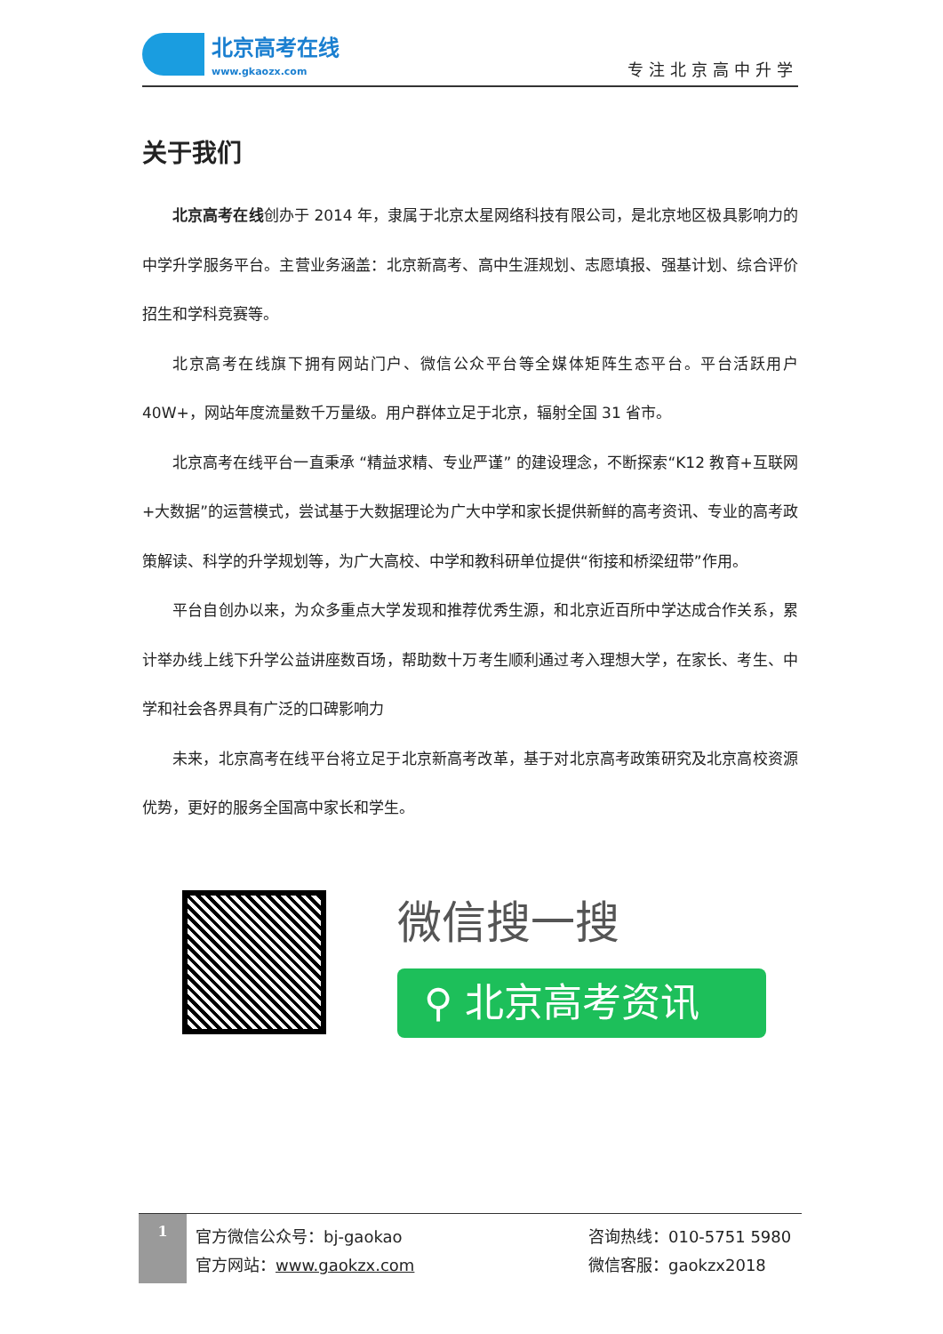北京高考在线
www.gkaozx.com
专注北京高中升学
关于我们
北京高考在线创办于 2014 年，隶属于北京太星网络科技有限公司，是北京地区极具影响力的中学升学服务平台。主营业务涵盖：北京新高考、高中生涯规划、志愿填报、强基计划、综合评价招生和学科竞赛等。
北京高考在线旗下拥有网站门户、微信公众平台等全媒体矩阵生态平台。平台活跃用户 40W+，网站年度流量数千万量级。用户群体立足于北京，辐射全国 31 省市。
北京高考在线平台一直秉承 “精益求精、专业严谨” 的建设理念，不断探索“K12 教育+互联网+大数据”的运营模式，尝试基于大数据理论为广大中学和家长提供新鲜的高考资讯、专业的高考政策解读、科学的升学规划等，为广大高校、中学和教科研单位提供“衔接和桥梁纽带”作用。
平台自创办以来，为众多重点大学发现和推荐优秀生源，和北京近百所中学达成合作关系，累计举办线上线下升学公益讲座数百场，帮助数十万考生顺利通过考入理想大学，在家长、考生、中学和社会各界具有广泛的口碑影响力
未来，北京高考在线平台将立足于北京新高考改革，基于对北京高考政策研究及北京高校资源优势，更好的服务全国高中家长和学生。
微信搜一搜
⚲ 北京高考资讯
1
官方微信公众号：bj-gaokao
官方网站：www.gaokzx.com
咨询热线：010-5751 5980
微信客服：gaokzx2018